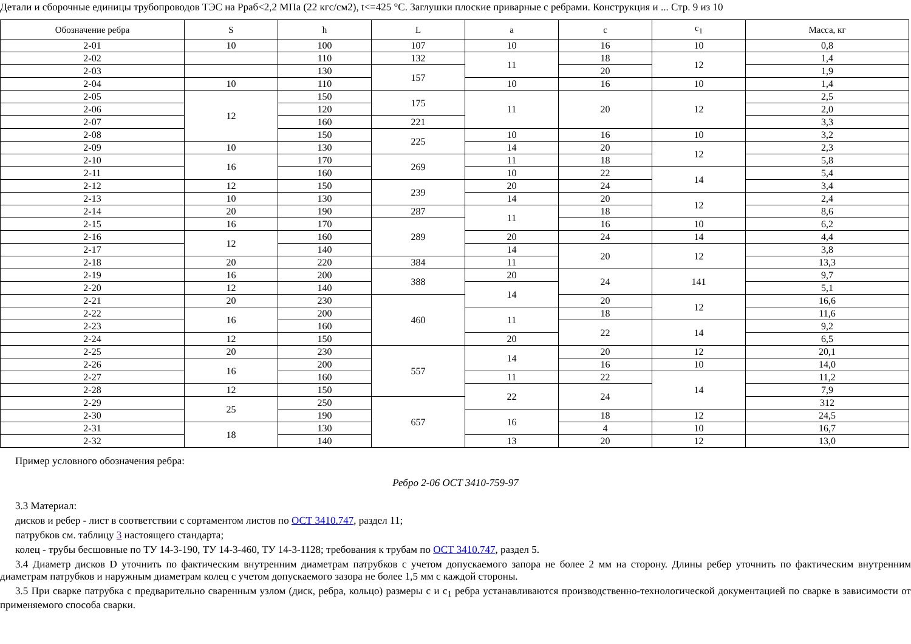Детали и сборочные единицы трубопроводов ТЭС на Рраб<2,2 МПа (22 кгс/см2), t<=425 °С. Заглушки плоские приварные с ребрами. Конструкция и ... Стр. 9 из 10
| Обозначение ребра | S | h | L | a | c | c<sub>1</sub> | Масса, кг |
| --- | --- | --- | --- | --- | --- | --- | --- |
| 2-01 | 10 | 100 | 107 | 10 | 16 | 10 | 0,8 |
| 2-02 | | 110 | 132 | 11 | 18 | 12 | 1,4 |
| 2-03 | | 130 | 157 | | 20 | | 1,9 |
| 2-04 | 10 | 110 | | 10 | 16 | 10 | 1,4 |
| 2-05 | 12 | 150 | 175 | 11 | 20 | 12 | 2,5 |
| 2-06 | | 120 | | | | | 2,0 |
| 2-07 | | 160 | 221 | | | | 3,3 |
| 2-08 | | 150 | 225 | 10 | 16 | 10 | 3,2 |
| 2-09 | 10 | 130 | | 14 | 20 | 12 | 2,3 |
| 2-10 | 16 | 170 | 269 | 11 | 18 | | 5,8 |
| 2-11 | | 160 | | 10 | 22 | 14 | 5,4 |
| 2-12 | 12 | 150 | 239 | 20 | 24 | | 3,4 |
| 2-13 | 10 | 130 | | 14 | 20 | 12 | 2,4 |
| 2-14 | 20 | 190 | 287 | 11 | 18 | | 8,6 |
| 2-15 | 16 | 170 | 289 | | 16 | 10 | 6,2 |
| 2-16 | 12 | 160 | | 20 | 24 | 14 | 4,4 |
| 2-17 | | 140 | | 14 | 20 | 12 | 3,8 |
| 2-18 | 20 | 220 | 384 | 11 | | | 13,3 |
| 2-19 | 16 | 200 | 388 | 20 | 24 | 141 | 9,7 |
| 2-20 | 12 | 140 | | 14 | | | 5,1 |
| 2-21 | 20 | 230 | 460 | | 20 | 12 | 16,6 |
| 2-22 | 16 | 200 | | 11 | 18 | | 11,6 |
| 2-23 | | 160 | | | 22 | 14 | 9,2 |
| 2-24 | 12 | 150 | | 20 | | | 6,5 |
| 2-25 | 20 | 230 | 557 | 14 | 20 | 12 | 20,1 |
| 2-26 | 16 | 200 | | | 16 | 10 | 14,0 |
| 2-27 | | 160 | | 11 | 22 | 14 | 11,2 |
| 2-28 | 12 | 150 | | 22 | 24 | | 7,9 |
| 2-29 | 25 | 250 | 657 | | | | 312 |
| 2-30 | | 190 | | 16 | 18 | 12 | 24,5 |
| 2-31 | 18 | 130 | | | 4 | 10 | 16,7 |
| 2-32 | | 140 | | 13 | 20 | 12 | 13,0 |
Пример условного обозначения ребра:
Ребро 2-06 ОСТ 3410-759-97
3.3 Материал:
дисков и ребер - лист в соответствии с сортаментом листов по ОСТ 3410.747, раздел 11;
патрубков см. таблицу 3 настоящего стандарта;
колец - трубы бесшовные по ТУ 14-3-190, ТУ 14-3-460, ТУ 14-3-1128; требования к трубам по ОСТ 3410.747, раздел 5.
3.4 Диаметр дисков D уточнить по фактическим внутренним диаметрам патрубков с учетом допускаемого запора не более 2 мм на сторону. Длины ребер уточнить по фактическим внутренним диаметрам патрубков и наружным диаметрам колец с учетом допускаемого зазора не более 1,5 мм с каждой стороны.
3.5 При сварке патрубка с предварительно сваренным узлом (диск, ребра, кольцо) размеры c и c<sub>1</sub> ребра устанавливаются производственно-технологической документацией по сварке в зависимости от применяемого способа сварки.